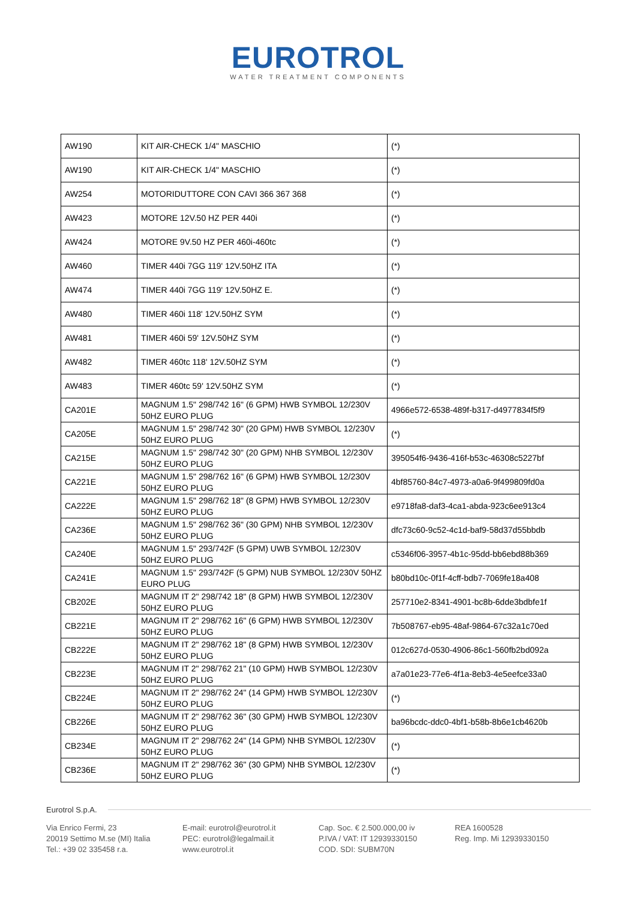EUROTROL
WATER TREATMENT COMPONENTS
| AW190 | KIT AIR-CHECK 1/4" MASCHIO | (*) |
| AW190 | KIT AIR-CHECK 1/4" MASCHIO | (*) |
| AW254 | MOTORIDUTTORE CON CAVI 366 367 368 | (*) |
| AW423 | MOTORE 12V.50 HZ PER 440i | (*) |
| AW424 | MOTORE 9V.50 HZ PER 460i-460tc | (*) |
| AW460 | TIMER 440i 7GG 119' 12V.50HZ ITA | (*) |
| AW474 | TIMER 440i 7GG 119' 12V.50HZ E. | (*) |
| AW480 | TIMER 460i 118' 12V.50HZ SYM | (*) |
| AW481 | TIMER 460i 59' 12V.50HZ SYM | (*) |
| AW482 | TIMER 460tc 118' 12V.50HZ SYM | (*) |
| AW483 | TIMER 460tc 59' 12V.50HZ SYM | (*) |
| CA201E | MAGNUM 1.5" 298/742 16" (6 GPM) HWB SYMBOL 12/230V 50HZ EURO PLUG | 4966e572-6538-489f-b317-d4977834f5f9 |
| CA205E | MAGNUM 1.5" 298/742 30" (20 GPM) HWB SYMBOL 12/230V 50HZ EURO PLUG | (*) |
| CA215E | MAGNUM 1.5" 298/742 30" (20 GPM) NHB SYMBOL 12/230V 50HZ EURO PLUG | 395054f6-9436-416f-b53c-46308c5227bf |
| CA221E | MAGNUM 1.5" 298/762 16" (6 GPM) HWB SYMBOL 12/230V 50HZ EURO PLUG | 4bf85760-84c7-4973-a0a6-9f499809fd0a |
| CA222E | MAGNUM 1.5" 298/762 18" (8 GPM) HWB SYMBOL 12/230V 50HZ EURO PLUG | e9718fa8-daf3-4ca1-abda-923c6ee913c4 |
| CA236E | MAGNUM 1.5" 298/762 36" (30 GPM) NHB SYMBOL 12/230V 50HZ EURO PLUG | dfc73c60-9c52-4c1d-baf9-58d37d55bbdb |
| CA240E | MAGNUM 1.5" 293/742F (5 GPM) UWB SYMBOL 12/230V 50HZ EURO PLUG | c5346f06-3957-4b1c-95dd-bb6ebd88b369 |
| CA241E | MAGNUM 1.5" 293/742F (5 GPM) NUB SYMBOL 12/230V 50HZ EURO PLUG | b80bd10c-0f1f-4cff-bdb7-7069fe18a408 |
| CB202E | MAGNUM IT 2" 298/742 18" (8 GPM) HWB SYMBOL 12/230V 50HZ EURO PLUG | 257710e2-8341-4901-bc8b-6dde3bdbfe1f |
| CB221E | MAGNUM IT 2" 298/762 16" (6 GPM) HWB SYMBOL 12/230V 50HZ EURO PLUG | 7b508767-eb95-48af-9864-67c32a1c70ed |
| CB222E | MAGNUM IT 2" 298/762 18" (8 GPM) HWB SYMBOL 12/230V 50HZ EURO PLUG | 012c627d-0530-4906-86c1-560fb2bd092a |
| CB223E | MAGNUM IT 2" 298/762 21" (10 GPM) HWB SYMBOL 12/230V 50HZ EURO PLUG | a7a01e23-77e6-4f1a-8eb3-4e5eefce33a0 |
| CB224E | MAGNUM IT 2" 298/762 24" (14 GPM) HWB SYMBOL 12/230V 50HZ EURO PLUG | (*) |
| CB226E | MAGNUM IT 2" 298/762 36" (30 GPM) HWB SYMBOL 12/230V 50HZ EURO PLUG | ba96bcdc-ddc0-4bf1-b58b-8b6e1cb4620b |
| CB234E | MAGNUM IT 2" 298/762 24" (14 GPM) NHB SYMBOL 12/230V 50HZ EURO PLUG | (*) |
| CB236E | MAGNUM IT 2" 298/762 36" (30 GPM) NHB SYMBOL 12/230V 50HZ EURO PLUG | (*) |
Eurotrol S.p.A.
Via Enrico Fermi, 23
20019 Settimo M.se (MI) Italia
Tel.: +39 02 335458 r.a.
E-mail: eurotrol@eurotrol.it
PEC: eurotrol@legalmail.it
www.eurotrol.it
Cap. Soc. € 2.500.000,00 iv
P.IVA / VAT: IT 12939330150
COD. SDI: SUBM70N
REA 1600528
Reg. Imp. Mi 12939330150